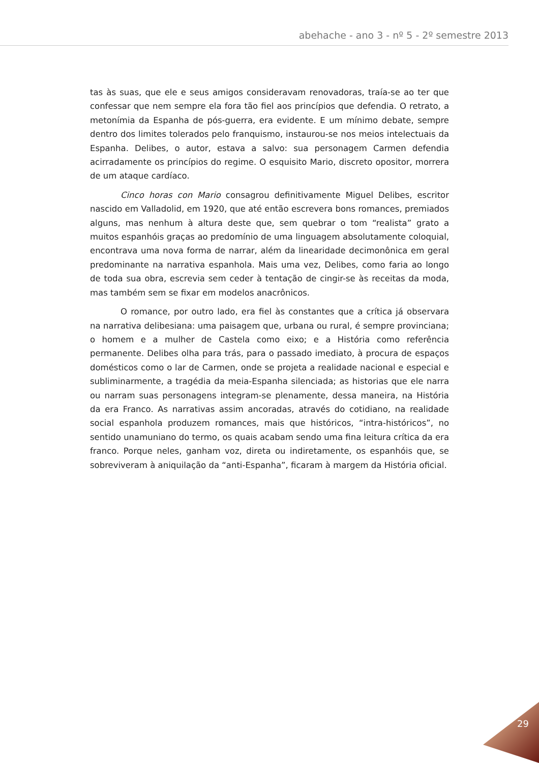abehache - ano 3 - nº 5 - 2º semestre 2013
tas às suas, que ele e seus amigos consideravam renovadoras, traía-se ao ter que confessar que nem sempre ela fora tão fiel aos princípios que defendia. O retrato, a metonímia da Espanha de pós-guerra, era evidente. E um mínimo debate, sempre dentro dos limites tolerados pelo franquismo, instaurou-se nos meios intelectuais da Espanha. Delibes, o autor, estava a salvo: sua personagem Carmen defendia acirradamente os princípios do regime. O esquisito Mario, discreto opositor, morrera de um ataque cardíaco.
Cinco horas con Mario consagrou definitivamente Miguel Delibes, escritor nascido em Valladolid, em 1920, que até então escrevera bons romances, premiados alguns, mas nenhum à altura deste que, sem quebrar o tom “realista” grato a muitos espanhóis graças ao predomínio de uma linguagem absolutamente coloquial, encontrava uma nova forma de narrar, além da linearidade decimonônica em geral predominante na narrativa espanhola. Mais uma vez, Delibes, como faria ao longo de toda sua obra, escrevia sem ceder à tentação de cingir-se às receitas da moda, mas também sem se fixar em modelos anacrônicos.
O romance, por outro lado, era fiel às constantes que a crítica já observara na narrativa delibesiana: uma paisagem que, urbana ou rural, é sempre provinciana; o homem e a mulher de Castela como eixo; e a História como referência permanente. Delibes olha para trás, para o passado imediato, à procura de espaços domésticos como o lar de Carmen, onde se projeta a realidade nacional e especial e subliminarmente, a tragédia da meia-Espanha silenciada; as historias que ele narra ou narram suas personagens integram-se plenamente, dessa maneira, na História da era Franco. As narrativas assim ancoradas, através do cotidiano, na realidade social espanhola produzem romances, mais que históricos, “intra-históricos”, no sentido unamuniano do termo, os quais acabam sendo uma fina leitura crítica da era franco. Porque neles, ganham voz, direta ou indiretamente, os espanhóis que, se sobreviveram à aniquilação da “anti-Espanha”, ficaram à margem da História oficial.
29